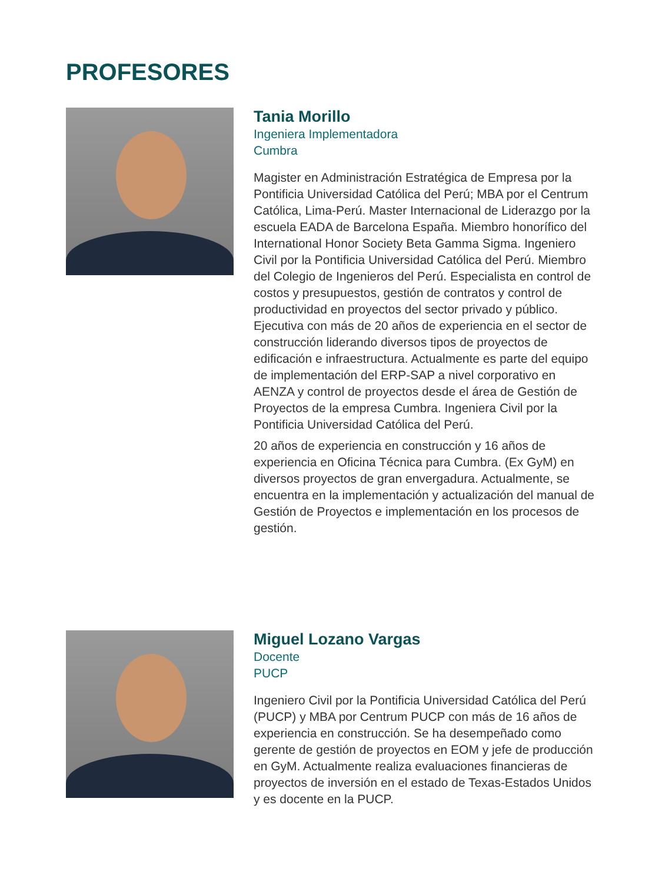PROFESORES
Tania Morillo
Ingeniera Implementadora
Cumbra
Magister en Administración Estratégica de Empresa por la Pontificia Universidad Católica del Perú; MBA por el Centrum Católica, Lima-Perú. Master Internacional de Liderazgo por la escuela EADA de Barcelona España. Miembro honorífico del International Honor Society Beta Gamma Sigma. Ingeniero Civil por la Pontificia Universidad Católica del Perú. Miembro del Colegio de Ingenieros del Perú. Especialista en control de costos y presupuestos, gestión de contratos y control de productividad en proyectos del sector privado y público. Ejecutiva con más de 20 años de experiencia en el sector de construcción liderando diversos tipos de proyectos de edificación e infraestructura. Actualmente es parte del equipo de implementación del ERP-SAP a nivel corporativo en AENZA y control de proyectos desde el área de Gestión de Proyectos de la empresa Cumbra. Ingeniera Civil por la Pontificia Universidad Católica del Perú.
20 años de experiencia en construcción y 16 años de experiencia en Oficina Técnica para Cumbra. (Ex GyM) en diversos proyectos de gran envergadura. Actualmente, se encuentra en la implementación y actualización del manual de Gestión de Proyectos e implementación en los procesos de gestión.
Miguel Lozano Vargas
Docente
PUCP
Ingeniero Civil por la Pontificia Universidad Católica del Perú (PUCP) y MBA por Centrum PUCP con más de 16 años de experiencia en construcción. Se ha desempeñado como gerente de gestión de proyectos en EOM y jefe de producción en GyM. Actualmente realiza evaluaciones financieras de proyectos de inversión en el estado de Texas-Estados Unidos y es docente en la PUCP.